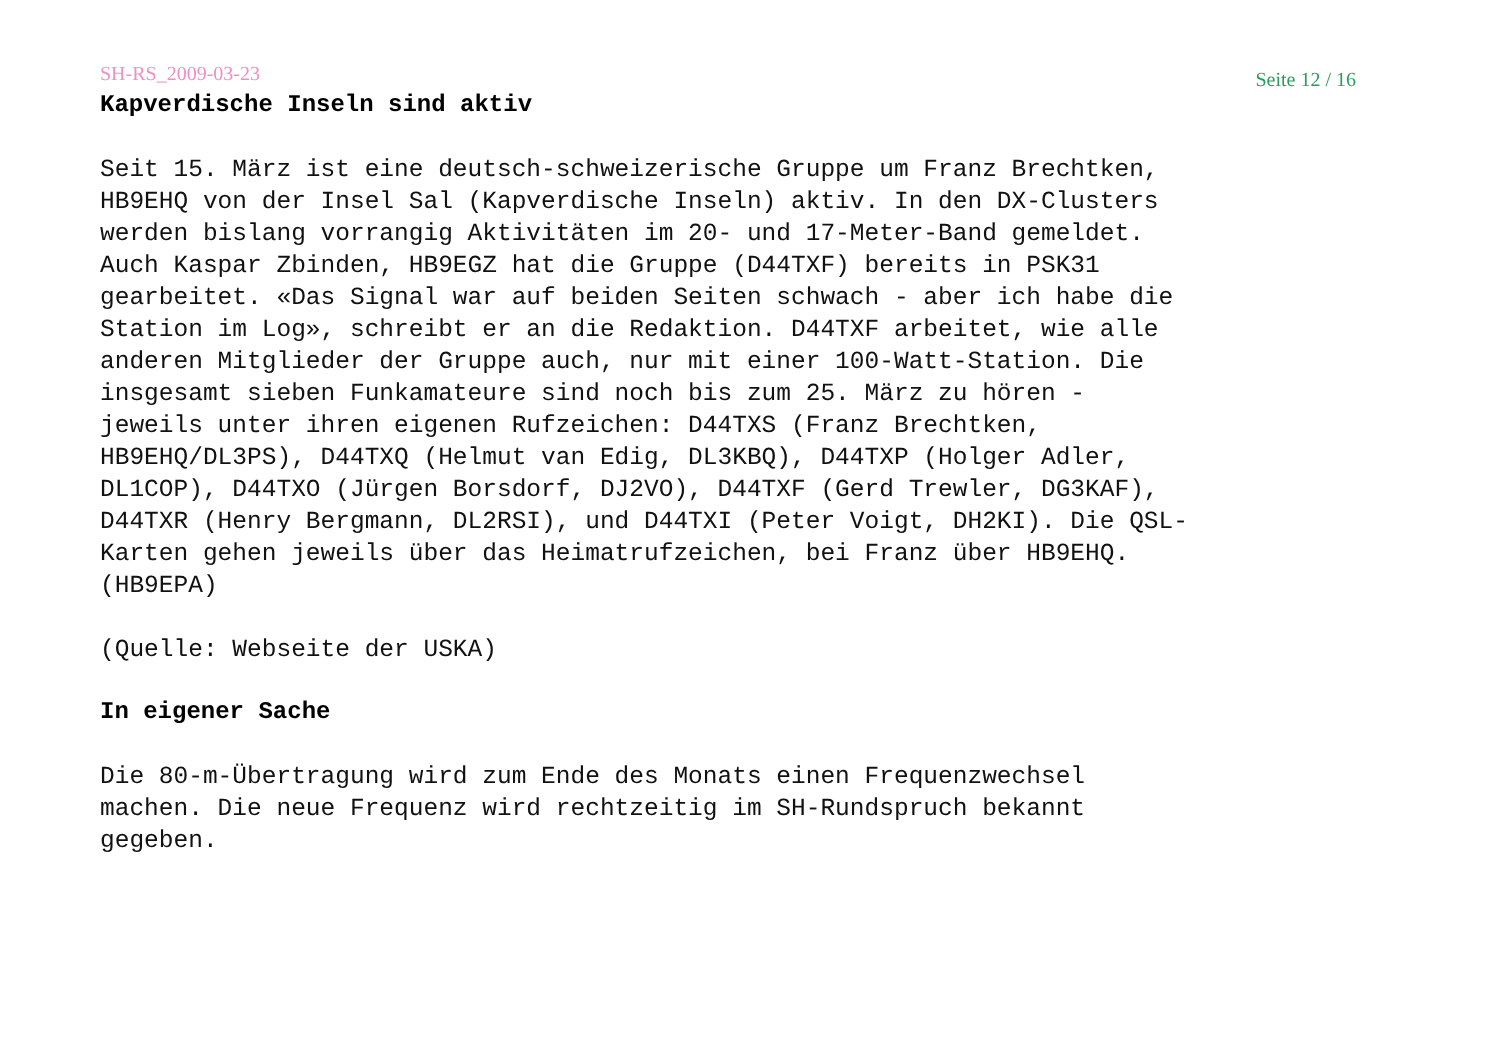SH-RS_2009-03-23 Seite 12 / 16
Kapverdische Inseln sind aktiv
Seit 15. März ist eine deutsch-schweizerische Gruppe um Franz Brechtken, HB9EHQ von der Insel Sal (Kapverdische Inseln) aktiv. In den DX-Clusters werden bislang vorrangig Aktivitäten im 20- und 17-Meter-Band gemeldet. Auch Kaspar Zbinden, HB9EGZ hat die Gruppe (D44TXF) bereits in PSK31 gearbeitet. «Das Signal war auf beiden Seiten schwach - aber ich habe die Station im Log», schreibt er an die Redaktion. D44TXF arbeitet, wie alle anderen Mitglieder der Gruppe auch, nur mit einer 100-Watt-Station. Die insgesamt sieben Funkamateure sind noch bis zum 25. März zu hören - jeweils unter ihren eigenen Rufzeichen: D44TXS (Franz Brechtken, HB9EHQ/DL3PS), D44TXQ (Helmut van Edig, DL3KBQ), D44TXP (Holger Adler, DL1COP), D44TXO (Jürgen Borsdorf, DJ2VO), D44TXF (Gerd Trewler, DG3KAF), D44TXR (Henry Bergmann, DL2RSI), und D44TXI (Peter Voigt, DH2KI). Die QSL- Karten gehen jeweils über das Heimatrufzeichen, bei Franz über HB9EHQ. (HB9EPA)
(Quelle: Webseite der USKA)
In eigener Sache
Die 80-m-Übertragung wird zum Ende des Monats einen Frequenzwechsel machen. Die neue Frequenz wird rechtzeitig im SH-Rundspruch bekannt gegeben.